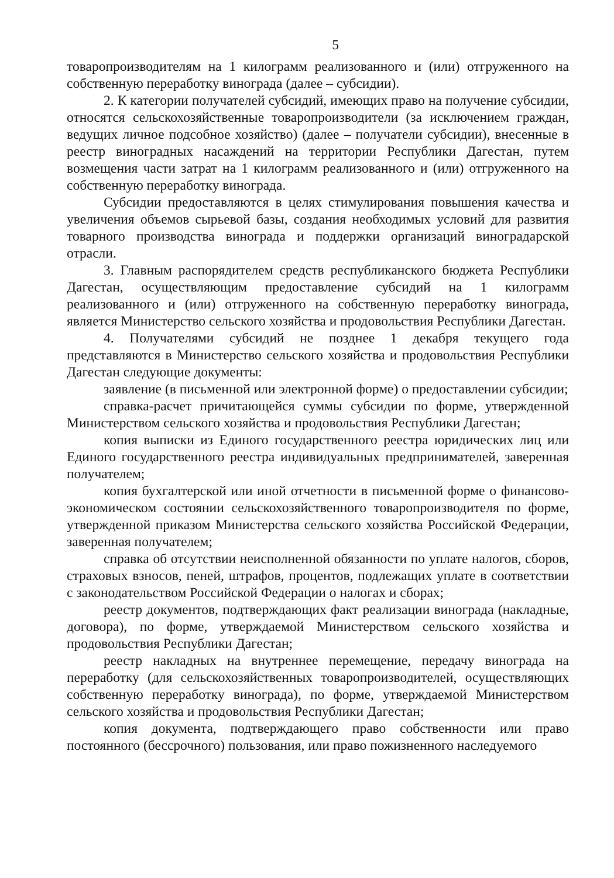5
товаропроизводителям на 1 килограмм реализованного и (или) отгруженного на собственную переработку винограда (далее – субсидии).
2. К категории получателей субсидий, имеющих право на получение субсидии, относятся сельскохозяйственные товаропроизводители (за исключением граждан, ведущих личное подсобное хозяйство) (далее – получатели субсидии), внесенные в реестр виноградных насаждений на территории Республики Дагестан, путем возмещения части затрат на 1 килограмм реализованного и (или) отгруженного на собственную переработку винограда.
Субсидии предоставляются в целях стимулирования повышения качества и увеличения объемов сырьевой базы, создания необходимых условий для развития товарного производства винограда и поддержки организаций виноградарской отрасли.
3. Главным распорядителем средств республиканского бюджета Республики Дагестан, осуществляющим предоставление субсидий на 1 килограмм реализованного и (или) отгруженного на собственную переработку винограда, является Министерство сельского хозяйства и продовольствия Республики Дагестан.
4. Получателями субсидий не позднее 1 декабря текущего года представляются в Министерство сельского хозяйства и продовольствия Республики Дагестан следующие документы:
заявление (в письменной или электронной форме) о предоставлении субсидии;
справка-расчет причитающейся суммы субсидии по форме, утвержденной Министерством сельского хозяйства и продовольствия Республики Дагестан;
копия выписки из Единого государственного реестра юридических лиц или Единого государственного реестра индивидуальных предпринимателей, заверенная получателем;
копия бухгалтерской или иной отчетности в письменной форме о финансово-экономическом состоянии сельскохозяйственного товаропроизводителя по форме, утвержденной приказом Министерства сельского хозяйства Российской Федерации, заверенная получателем;
справка об отсутствии неисполненной обязанности по уплате налогов, сборов, страховых взносов, пеней, штрафов, процентов, подлежащих уплате в соответствии с законодательством Российской Федерации о налогах и сборах;
реестр документов, подтверждающих факт реализации винограда (накладные, договора), по форме, утверждаемой Министерством сельского хозяйства и продовольствия Республики Дагестан;
реестр накладных на внутреннее перемещение, передачу винограда на переработку (для сельскохозяйственных товаропроизводителей, осуществляющих собственную переработку винограда), по форме, утверждаемой Министерством сельского хозяйства и продовольствия Республики Дагестан;
копия документа, подтверждающего право собственности или право постоянного (бессрочного) пользования, или право пожизненного наследуемого